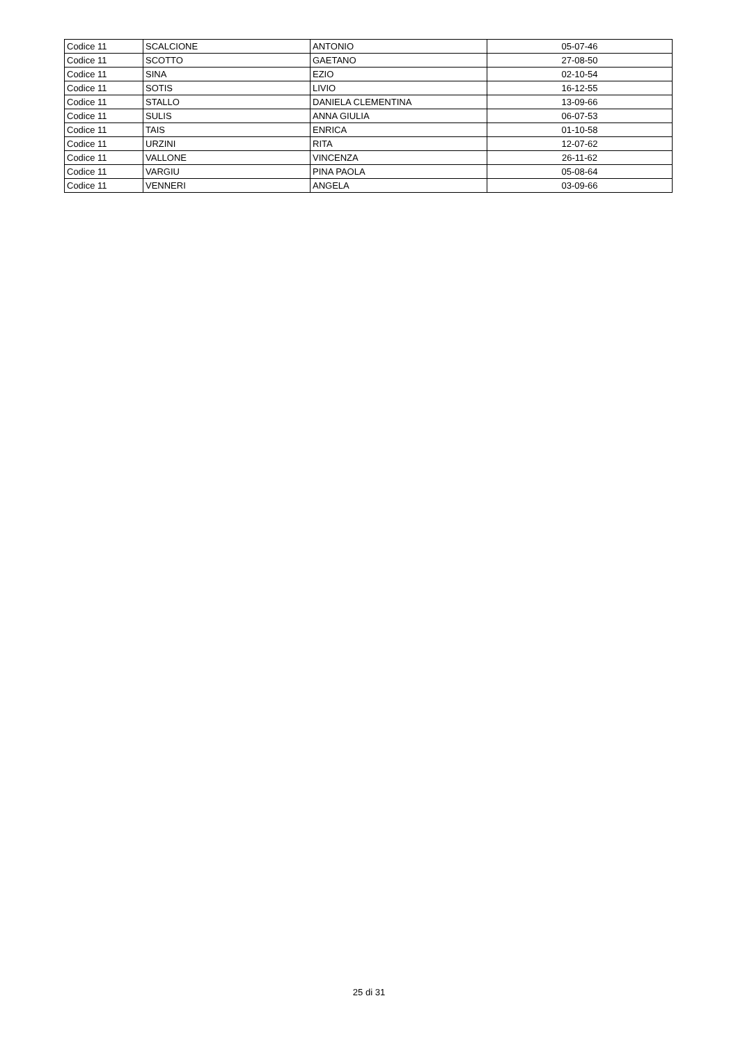| Codice 11 | SCALCIONE | ANTONIO | 05-07-46 |
| Codice 11 | SCOTTO | GAETANO | 27-08-50 |
| Codice 11 | SINA | EZIO | 02-10-54 |
| Codice 11 | SOTIS | LIVIO | 16-12-55 |
| Codice 11 | STALLO | DANIELA CLEMENTINA | 13-09-66 |
| Codice 11 | SULIS | ANNA GIULIA | 06-07-53 |
| Codice 11 | TAIS | ENRICA | 01-10-58 |
| Codice 11 | URZINI | RITA | 12-07-62 |
| Codice 11 | VALLONE | VINCENZA | 26-11-62 |
| Codice 11 | VARGIU | PINA PAOLA | 05-08-64 |
| Codice 11 | VENNERI | ANGELA | 03-09-66 |
25 di 31